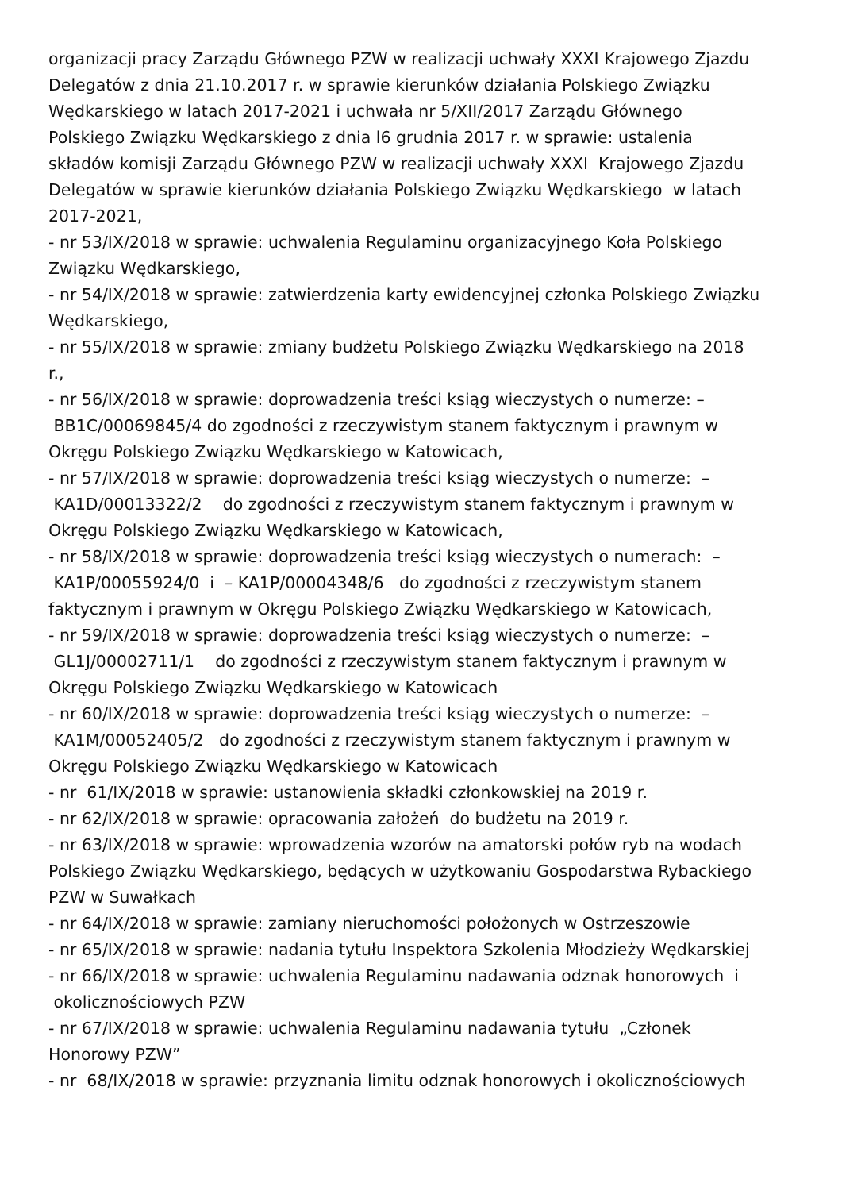organizacji pracy Zarządu Głównego PZW w realizacji uchwały XXXI Krajowego Zjazdu Delegatów z dnia 21.10.2017 r. w sprawie kierunków działania Polskiego Związku Wędkarskiego w latach 2017-2021 i uchwała nr 5/XII/2017 Zarządu Głównego Polskiego Związku Wędkarskiego z dnia l6 grudnia 2017 r. w sprawie: ustalenia składów komisji Zarządu Głównego PZW w realizacji uchwały XXXI Krajowego Zjazdu Delegatów w sprawie kierunków działania Polskiego Związku Wędkarskiego w latach 2017-2021, - nr 53/IX/2018 w sprawie: uchwalenia Regulaminu organizacyjnego Koła Polskiego Związku Wędkarskiego, - nr 54/IX/2018 w sprawie: zatwierdzenia karty ewidencyjnej członka Polskiego Związku Wędkarskiego, - nr 55/IX/2018 w sprawie: zmiany budżetu Polskiego Związku Wędkarskiego na 2018 r., - nr 56/IX/2018 w sprawie: doprowadzenia treści ksiąg wieczystych o numerze: – BB1C/00069845/4 do zgodności z rzeczywistym stanem faktycznym i prawnym w Okręgu Polskiego Związku Wędkarskiego w Katowicach, - nr 57/IX/2018 w sprawie: doprowadzenia treści ksiąg wieczystych o numerze: – KA1D/00013322/2 do zgodności z rzeczywistym stanem faktycznym i prawnym w Okręgu Polskiego Związku Wędkarskiego w Katowicach, - nr 58/IX/2018 w sprawie: doprowadzenia treści ksiąg wieczystych o numerach: – KA1P/00055924/0 i – KA1P/00004348/6 do zgodności z rzeczywistym stanem faktycznym i prawnym w Okręgu Polskiego Związku Wędkarskiego w Katowicach, - nr 59/IX/2018 w sprawie: doprowadzenia treści ksiąg wieczystych o numerze: – GL1J/00002711/1 do zgodności z rzeczywistym stanem faktycznym i prawnym w Okręgu Polskiego Związku Wędkarskiego w Katowicach - nr 60/IX/2018 w sprawie: doprowadzenia treści ksiąg wieczystych o numerze: – KA1M/00052405/2 do zgodności z rzeczywistym stanem faktycznym i prawnym w Okręgu Polskiego Związku Wędkarskiego w Katowicach - nr 61/IX/2018 w sprawie: ustanowienia składki członkowskiej na 2019 r. - nr 62/IX/2018 w sprawie: opracowania założeń do budżetu na 2019 r. - nr 63/IX/2018 w sprawie: wprowadzenia wzorów na amatorski połów ryb na wodach Polskiego Związku Wędkarskiego, będących w użytkowaniu Gospodarstwa Rybackiego PZW w Suwałkach - nr 64/IX/2018 w sprawie: zamiany nieruchomości położonych w Ostrzeszowie - nr 65/IX/2018 w sprawie: nadania tytułu Inspektora Szkolenia Młodzieży Wędkarskiej - nr 66/IX/2018 w sprawie: uchwalenia Regulaminu nadawania odznak honorowych i okolicznościowych PZW - nr 67/IX/2018 w sprawie: uchwalenia Regulaminu nadawania tytułu „Członek Honorowy PZW” - nr 68/IX/2018 w sprawie: przyznania limitu odznak honorowych i okolicznościowych